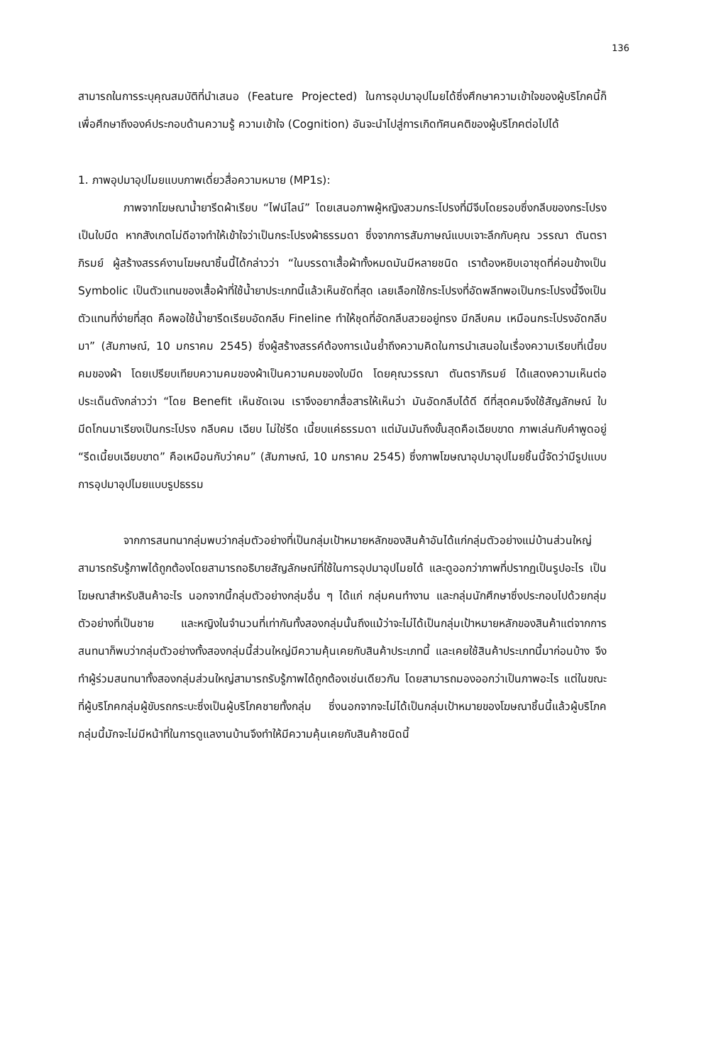136
สามารถในการระบุคุณสมบัติที่นำเสนอ (Feature Projected) ในการอุปมาอุปไมยได้ซึ่งศึกษาความเข้าใจของผู้บริโภคนี้ก็เพื่อศึกษาถึงองค์ประกอบด้านความรู้ ความเข้าใจ (Cognition) อันจะนำไปสู่การเกิดทัศนคติของผู้บริโภคต่อไปได้
1. ภาพอุปมาอุปไมยแบบภาพเดี่ยวสื่อความหมาย (MP1s):
ภาพจากโฆษณาน้ำยารีดผ้าเรียบ “ไฟน์ไลน์” โดยเสนอภาพผู้หญิงสวมกระโปรงที่มีจีบโดยรอบซึ่งกลีบของกระโปรงเป็นใบมีด หากสังเกตไม่ดีอาจทำให้เข้าใจว่าเป็นกระโปรงผ้าธรรมดา ซึ่งจากการสัมภาษณ์แบบเจาะลึกกับคุณ วรรณา ตันตราภิรมย์ ผู้สร้างสรรค์งานโฆษณาชิ้นนี้ได้กล่าวว่า “ในบรรดาเสื้อผ้าทั้งหมดมันมีหลายชนิด เราต้องหยิบเอาชุดที่ค่อนข้างเป็น Symbolic เป็นตัวแทนของเสื้อผ้าที่ใช้น้ำยาประเภทนี้แล้วเห็นชัดที่สุด เลยเลือกใช้กระโปรงที่อัดพลีทพอเป็นกระโปรงนี้จึงเป็นตัวแทนที่ง่ายที่สุด คือพอใช้น้ำยารีดเรียบอัดกลีบ Fineline ทำให้ชุดที่อัดกลีบสวยอยู่ทรง มีกลีบคม เหมือนกระโปรงอัดกลีบมา” (สัมภาษณ์, 10 มกราคม 2545) ซึ่งผู้สร้างสรรค์ต้องการเน้นย้ำถึงความคิดในการนำเสนอในเรื่องความเรียบที่เนี้ยบคมของผ้า โดยเปรียบเทียบความคมของผ้าเป็นความคมของใบมีด โดยคุณวรรณา ตันตราภิรมย์ ได้แสดงความเห็นต่อประเด็นดังกล่าวว่า “โดย Benefit เห็นชัดเจน เราจึงอยากสื่อสารให้เห็นว่า มันอัดกลีบได้ดี ดีที่สุดคมจึงใช้สัญลักษณ์ ใบมีดโกนมาเรียงเป็นกระโปรง กลีบคม เฉียบ ไม่ใช่รีด เนี้ยบแค่ธรรมดา แต่มันมันถึงขั้นสุดคือเฉียบขาด ภาพเล่นกับคำพูดอยู่ “รีดเนี้ยบเฉียบขาด” คือเหมือนกับว่าคม” (สัมภาษณ์, 10 มกราคม 2545) ซึ่งภาพโฆษณาอุปมาอุปไมยชิ้นนี้จัดว่ามีรูปแบบการอุปมาอุปไมยแบบรูปธรรม
จากการสนทนากลุ่มพบว่ากลุ่มตัวอย่างที่เป็นกลุ่มเป้าหมายหลักของสินค้าอันได้แก่กลุ่มตัวอย่างแม่บ้านส่วนใหญ่สามารถรับรู้ภาพได้ถูกต้องโดยสามารถอธิบายสัญลักษณ์ที่ใช้ในการอุปมาอุปไมยได้ และดูออกว่าภาพที่ปรากฏเป็นรูปอะไร เป็นโฆษณาสำหรับสินค้าอะไร นอกจากนี้กลุ่มตัวอย่างกลุ่มอื่น ๆ ได้แก่ กลุ่มคนทำงาน และกลุ่มนักศึกษาซึ่งประกอบไปด้วยกลุ่มตัวอย่างที่เป็นชาย และหญิงในจำนวนที่เท่ากันทั้งสองกลุ่มนั้นถึงแม้ว่าจะไม่ได้เป็นกลุ่มเป้าหมายหลักของสินค้าแต่จากการสนทนาก็พบว่ากลุ่มตัวอย่างทั้งสองกลุ่มนี้ส่วนใหญ่มีความคุ้นเคยกับสินค้าประเภทนี้ และเคยใช้สินค้าประเภทนี้มาก่อนบ้าง จึงทำผู้ร่วมสนทนาทั้งสองกลุ่มส่วนใหญ่สามารถรับรู้ภาพได้ถูกต้องเช่นเดียวกัน โดยสามารถมองออกว่าเป็นภาพอะไร แต่ในขณะที่ผู้บริโภคกลุ่มผู้ขับรถกระบะซึ่งเป็นผู้บริโภคชายทั้งกลุ่ม ซึ่งนอกจากจะไม่ได้เป็นกลุ่มเป้าหมายของโฆษณาชิ้นนี้แล้วผู้บริโภคกลุ่มนี้มักจะไม่มีหน้าที่ในการดูแลงานบ้านจึงทำให้มีความคุ้นเคยกับสินค้าชนิดนี้